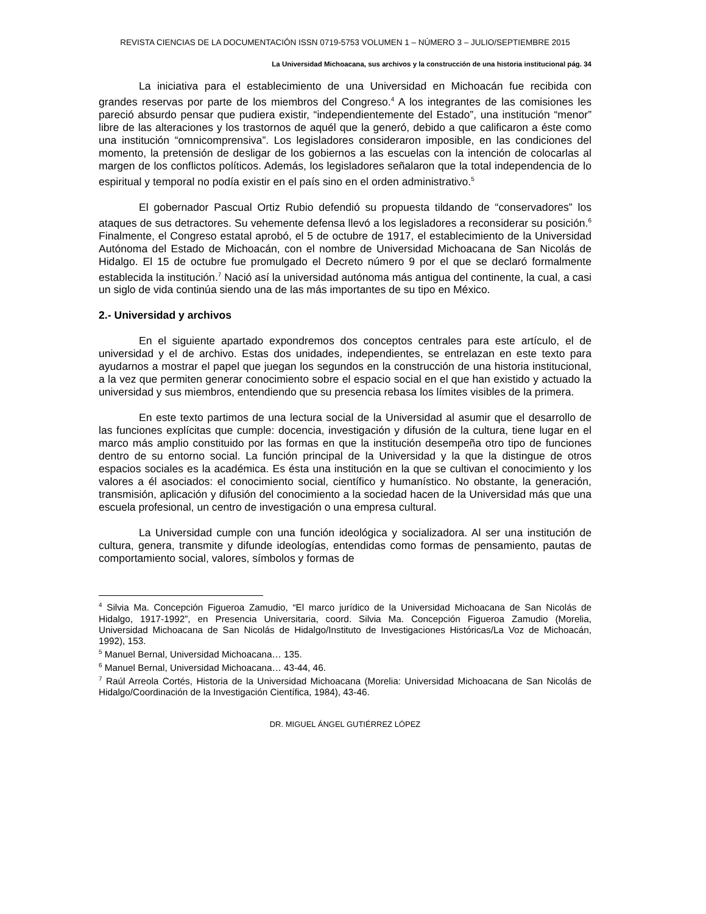REVISTA CIENCIAS DE LA DOCUMENTACIÓN ISSN 0719-5753 VOLUMEN 1 – NÚMERO 3 – JULIO/SEPTIEMBRE 2015
La Universidad Michoacana, sus archivos y la construcción de una historia institucional pág. 34
La iniciativa para el establecimiento de una Universidad en Michoacán fue recibida con grandes reservas por parte de los miembros del Congreso.<sup>4</sup> A los integrantes de las comisiones les pareció absurdo pensar que pudiera existir, “independientemente del Estado”, una institución “menor” libre de las alteraciones y los trastornos de aquél que la generó, debido a que calificaron a éste como una institución “omnicomprensiva”. Los legisladores consideraron imposible, en las condiciones del momento, la pretensión de desligar de los gobiernos a las escuelas con la intención de colocarlas al margen de los conflictos políticos. Además, los legisladores señalaron que la total independencia de lo espiritual y temporal no podía existir en el país sino en el orden administrativo.<sup>5</sup>
El gobernador Pascual Ortiz Rubio defendió su propuesta tildando de “conservadores” los ataques de sus detractores. Su vehemente defensa llevó a los legisladores a reconsiderar su posición.<sup>6</sup> Finalmente, el Congreso estatal aprobó, el 5 de octubre de 1917, el establecimiento de la Universidad Autónoma del Estado de Michoacán, con el nombre de Universidad Michoacana de San Nicolás de Hidalgo. El 15 de octubre fue promulgado el Decreto número 9 por el que se declaró formalmente establecida la institución.<sup>7</sup> Nació así la universidad autónoma más antigua del continente, la cual, a casi un siglo de vida continúa siendo una de las más importantes de su tipo en México.
2.- Universidad y archivos
En el siguiente apartado expondremos dos conceptos centrales para este artículo, el de universidad y el de archivo. Estas dos unidades, independientes, se entrelazan en este texto para ayudarnos a mostrar el papel que juegan los segundos en la construcción de una historia institucional, a la vez que permiten generar conocimiento sobre el espacio social en el que han existido y actuado la universidad y sus miembros, entendiendo que su presencia rebasa los límites visibles de la primera.
En este texto partimos de una lectura social de la Universidad al asumir que el desarrollo de las funciones explícitas que cumple: docencia, investigación y difusión de la cultura, tiene lugar en el marco más amplio constituido por las formas en que la institución desempeña otro tipo de funciones dentro de su entorno social. La función principal de la Universidad y la que la distingue de otros espacios sociales es la académica. Es ésta una institución en la que se cultivan el conocimiento y los valores a él asociados: el conocimiento social, científico y humanístico. No obstante, la generación, transmisión, aplicación y difusión del conocimiento a la sociedad hacen de la Universidad más que una escuela profesional, un centro de investigación o una empresa cultural.
La Universidad cumple con una función ideológica y socializadora. Al ser una institución de cultura, genera, transmite y difunde ideologías, entendidas como formas de pensamiento, pautas de comportamiento social, valores, símbolos y formas de
<sup>4</sup> Silvia Ma. Concepción Figueroa Zamudio, “El marco jurídico de la Universidad Michoacana de San Nicolás de Hidalgo, 1917-1992”, en Presencia Universitaria, coord. Silvia Ma. Concepción Figueroa Zamudio (Morelia, Universidad Michoacana de San Nicolás de Hidalgo/Instituto de Investigaciones Históricas/La Voz de Michoacán, 1992), 153.
<sup>5</sup> Manuel Bernal, Universidad Michoacana… 135.
<sup>6</sup> Manuel Bernal, Universidad Michoacana… 43-44, 46.
<sup>7</sup> Raúl Arreola Cortés, Historia de la Universidad Michoacana (Morelia: Universidad Michoacana de San Nicolás de Hidalgo/Coordinación de la Investigación Científica, 1984), 43-46.
DR. MIGUEL ÁNGEL GUTIÉRREZ LÓPEZ